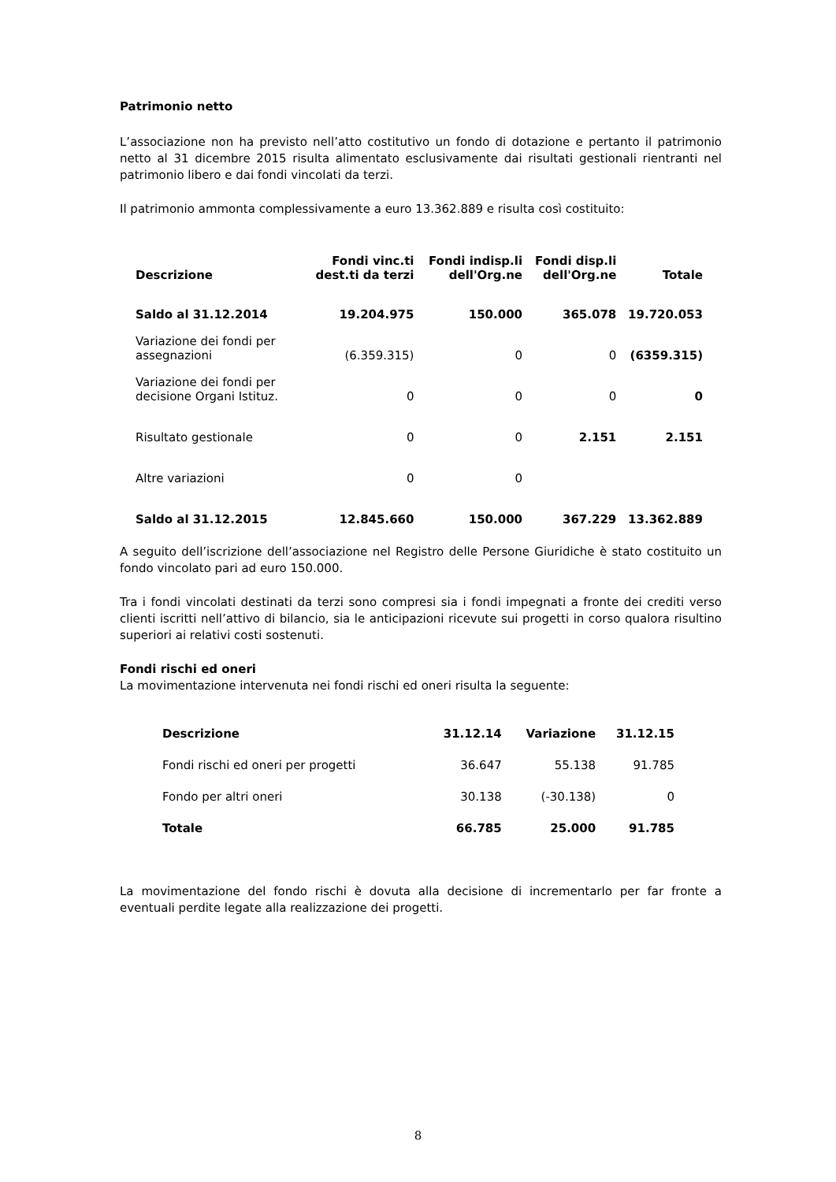Patrimonio netto
L’associazione non ha previsto nell’atto costitutivo un fondo di dotazione e pertanto il patrimonio netto al 31 dicembre 2015 risulta alimentato esclusivamente dai risultati gestionali rientranti nel patrimonio libero e dai fondi vincolati da terzi.
Il patrimonio ammonta complessivamente a euro 13.362.889 e risulta così costituito:
| Descrizione | Fondi vinc.ti dest.ti da terzi | Fondi indisp.li dell'Org.ne | Fondi disp.li dell'Org.ne | Totale |
| --- | --- | --- | --- | --- |
| Saldo al 31.12.2014 | 19.204.975 | 150.000 | 365.078 | 19.720.053 |
| Variazione dei fondi per assegnazioni | (6.359.315) | 0 | 0 | (6359.315) |
| Variazione dei fondi per decisione Organi Istituz. | 0 | 0 | 0 | 0 |
| Risultato gestionale | 0 | 0 | 2.151 | 2.151 |
| Altre variazioni | 0 | 0 | | |
| Saldo al 31.12.2015 | 12.845.660 | 150.000 | 367.229 | 13.362.889 |
A seguito dell’iscrizione dell’associazione nel Registro delle Persone Giuridiche è stato costituito un fondo vincolato pari ad euro 150.000.
Tra i fondi vincolati destinati da terzi sono compresi sia i fondi impegnati a fronte dei crediti verso clienti iscritti nell’attivo di bilancio, sia le anticipazioni ricevute sui progetti in corso qualora risultino superiori ai relativi costi sostenuti.
Fondi rischi ed oneri
La movimentazione intervenuta nei fondi rischi ed oneri risulta la seguente:
| Descrizione | 31.12.14 | Variazione | 31.12.15 |
| --- | --- | --- | --- |
| Fondi rischi ed oneri per progetti | 36.647 | 55.138 | 91.785 |
| Fondo per altri oneri | 30.138 | (-30.138) | 0 |
| Totale | 66.785 | 25.000 | 91.785 |
La movimentazione del fondo rischi è dovuta alla decisione di incrementarlo per far fronte a eventuali perdite legate alla realizzazione dei progetti.
8